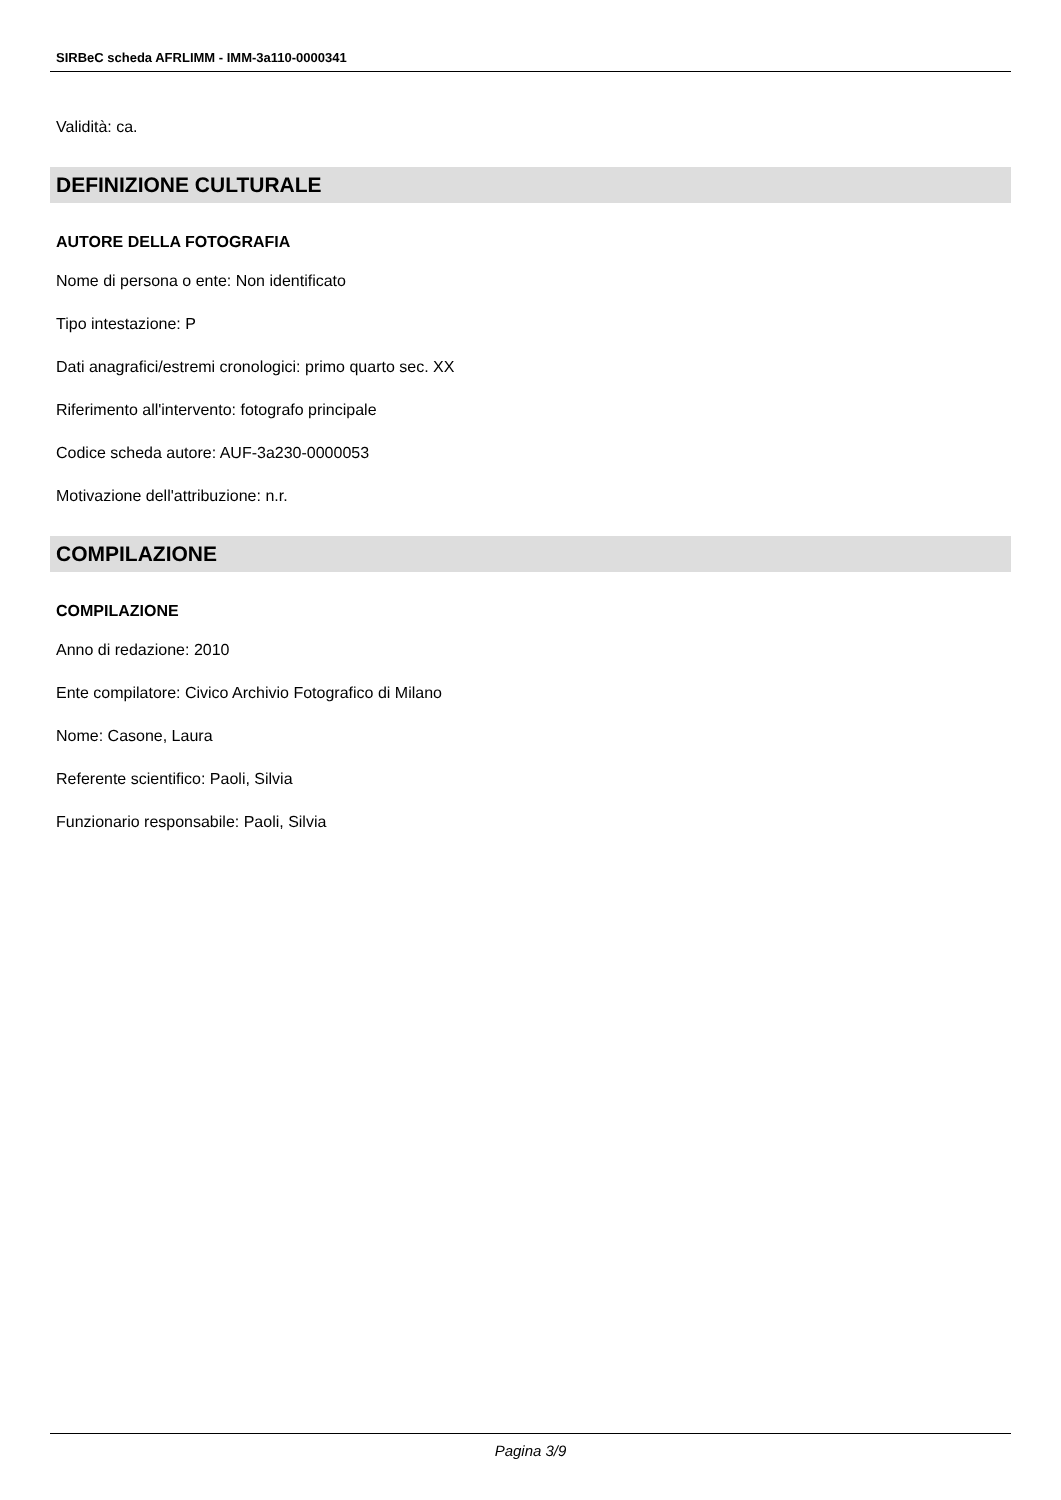SIRBeC scheda AFRLIMM - IMM-3a110-0000341
Validità: ca.
DEFINIZIONE CULTURALE
AUTORE DELLA FOTOGRAFIA
Nome di persona o ente: Non identificato
Tipo intestazione: P
Dati anagrafici/estremi cronologici: primo quarto sec. XX
Riferimento all'intervento: fotografo principale
Codice scheda autore: AUF-3a230-0000053
Motivazione dell'attribuzione: n.r.
COMPILAZIONE
COMPILAZIONE
Anno di redazione: 2010
Ente compilatore: Civico Archivio Fotografico di Milano
Nome: Casone, Laura
Referente scientifico: Paoli, Silvia
Funzionario responsabile: Paoli, Silvia
Pagina 3/9